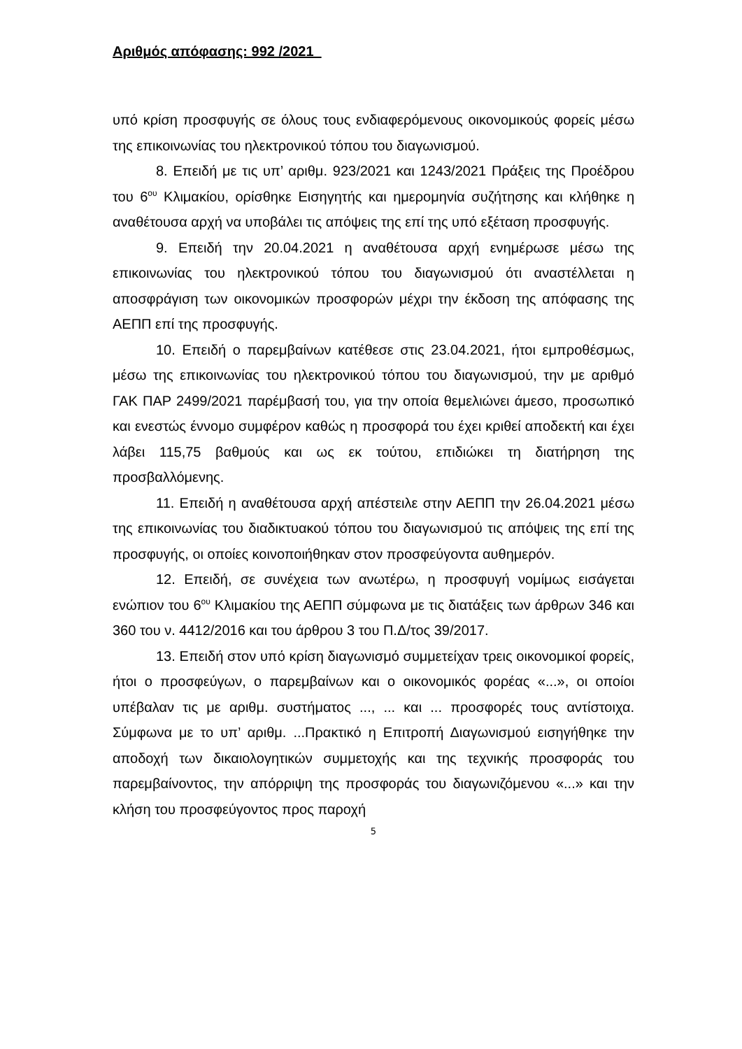Αριθμός απόφασης: 992 /2021
υπό κρίση προσφυγής σε όλους τους ενδιαφερόμενους οικονομικούς φορείς μέσω της επικοινωνίας του ηλεκτρονικού τόπου του διαγωνισμού.
8. Επειδή με τις υπ’ αριθμ. 923/2021 και 1243/2021 Πράξεις της Προέδρου του 6<sup>ου</sup> Κλιμακίου, ορίσθηκε Εισηγητής και ημερομηνία συζήτησης και κλήθηκε η αναθέτουσα αρχή να υποβάλει τις απόψεις της επί της υπό εξέταση προσφυγής.
9. Επειδή την 20.04.2021 η αναθέτουσα αρχή ενημέρωσε μέσω της επικοινωνίας του ηλεκτρονικού τόπου του διαγωνισμού ότι αναστέλλεται η αποσφράγιση των οικονομικών προσφορών μέχρι την έκδοση της απόφασης της ΑΕΠΠ επί της προσφυγής.
10. Επειδή ο παρεμβαίνων κατέθεσε στις 23.04.2021, ήτοι εμπροθέσμως, μέσω της επικοινωνίας του ηλεκτρονικού τόπου του διαγωνισμού, την με αριθμό ΓΑΚ ΠΑΡ 2499/2021 παρέμβασή του, για την οποία θεμελιώνει άμεσο, προσωπικό και ενεστώς έννομο συμφέρον καθώς η προσφορά του έχει κριθεί αποδεκτή και έχει λάβει 115,75 βαθμούς και ως εκ τούτου, επιδιώκει τη διατήρηση της προσβαλλόμενης.
11. Επειδή η αναθέτουσα αρχή απέστειλε στην ΑΕΠΠ την 26.04.2021 μέσω της επικοινωνίας του διαδικτυακού τόπου του διαγωνισμού τις απόψεις της επί της προσφυγής, οι οποίες κοινοποιήθηκαν στον προσφεύγοντα αυθημερόν.
12. Επειδή, σε συνέχεια των ανωτέρω, η προσφυγή νομίμως εισάγεται ενώπιον του 6<sup>ου</sup> Κλιμακίου της ΑΕΠΠ σύμφωνα με τις διατάξεις των άρθρων 346 και 360 του ν. 4412/2016 και του άρθρου 3 του Π.Δ/τος 39/2017.
13. Επειδή στον υπό κρίση διαγωνισμό συμμετείχαν τρεις οικονομικοί φορείς, ήτοι ο προσφεύγων, ο παρεμβαίνων και ο οικονομικός φορέας «...», οι οποίοι υπέβαλαν τις με αριθμ. συστήματος ..., ... και ... προσφορές τους αντίστοιχα. Σύμφωνα με το υπ’ αριθμ. ...Πρακτικό η Επιτροπή Διαγωνισμού εισηγήθηκε την αποδοχή των δικαιολογητικών συμμετοχής και της τεχνικής προσφοράς του παρεμβαίνοντος, την απόρριψη της προσφοράς του διαγωνιζόμενου «...» και την κλήση του προσφεύγοντος προς παροχή
5